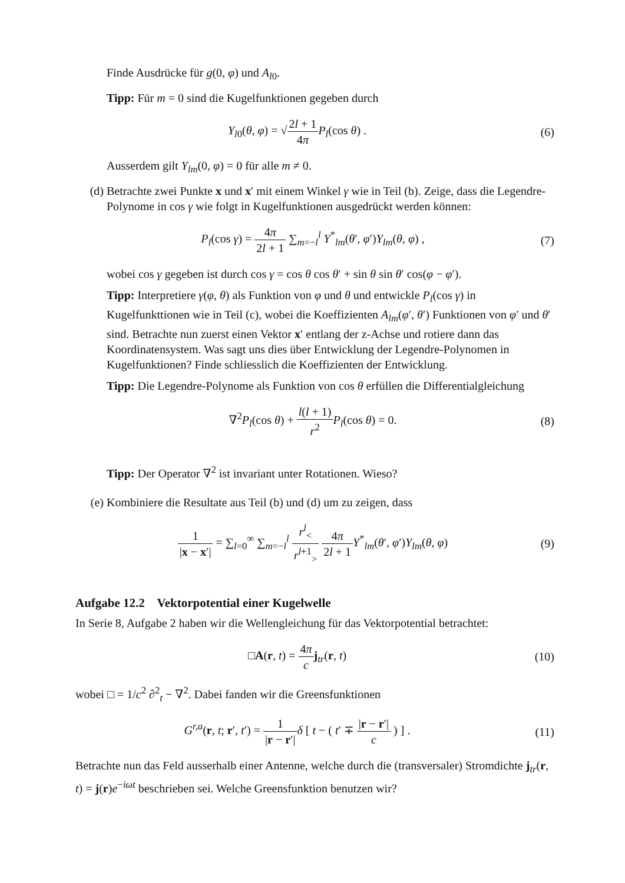Finde Ausdrücke für g(0, φ) und A<sub>l0</sub>.
Tipp: Für m = 0 sind die Kugelfunktionen gegeben durch
Y<sub>l0</sub>(θ, φ) = √2l + 1 4π P<sub>l</sub>(cos θ) .
(6)
Ausserdem gilt Y<sub>lm</sub>(0, φ) = 0 für alle m ≠ 0.
(d) Betrachte zwei Punkte x und x′ mit einem Winkel γ wie in Teil (b). Zeige, dass die Legendre-Polynome in cos γ wie folgt in Kugelfunktionen ausgedrückt werden können:
P<sub>l</sub>(cos γ) = 4π 2l + 1 ∑<sub>m=−l</sub><sup>l</sup> Y<sup>*</sup><sub>lm</sub>(θ′, φ′)Y<sub>lm</sub>(θ, φ) ,
(7)
wobei cos γ gegeben ist durch cos γ = cos θ cos θ′ + sin θ sin θ′ cos(φ − φ′).
Tipp: Interpretiere γ(φ, θ) als Funktion von φ und θ und entwickle P<sub>l</sub>(cos γ) in Kugelfunkttionen wie in Teil (c), wobei die Koeffizienten A<sub>lm</sub>(φ′, θ′) Funktionen von φ′ und θ′ sind. Betrachte nun zuerst einen Vektor x′ entlang der z-Achse und rotiere dann das Koordinatensystem. Was sagt uns dies über Entwicklung der Legendre-Polynomen in Kugelfunktionen? Finde schliesslich die Koeffizienten der Entwicklung.
Tipp: Die Legendre-Polynome als Funktion von cos θ erfüllen die Differentialgleichung
∇<sup>2</sup>P<sub>l</sub>(cos θ) + l(l + 1) r<sup>2</sup> P<sub>l</sub>(cos θ) = 0.
(8)
Tipp: Der Operator ∇<sup>2</sup> ist invariant unter Rotationen. Wieso?
(e) Kombiniere die Resultate aus Teil (b) und (d) um zu zeigen, dass
1 |x − x′| = ∑<sub>l=0</sub><sup>∞</sup> ∑<sub>m=−l</sub><sup>l</sup> r<sup>l</sup><sub><</sub> r<sup>l+1</sup><sub>></sub> 4π 2l + 1 Y<sup>*</sup><sub>lm</sub>(θ′, φ′)Y<sub>lm</sub>(θ, φ)
(9)
Aufgabe 12.2 Vektorpotential einer Kugelwelle
In Serie 8, Aufgabe 2 haben wir die Wellengleichung für das Vektorpotential betrachtet:
□A(r, t) = 4π c j<sub>tr</sub>(r, t) (10)
wobei □ = 1/c<sup>2</sup> ∂<sup>2</sup><sub>t</sub> − ∇<sup>2</sup>. Dabei fanden wir die Greensfunktionen
G<sup>r,a</sup>(r, t; r′, t′) = 1 |r − r′|δ [ t − ( t′ ∓ |r − r′| c ) ] .
(11)
Betrachte nun das Feld ausserhalb einer Antenne, welche durch die (transversaler) Stromdichte j<sub>tr</sub>(r, t) = j(r)e<sup>−iωt</sup> beschrieben sei. Welche Greensfunktion benutzen wir?